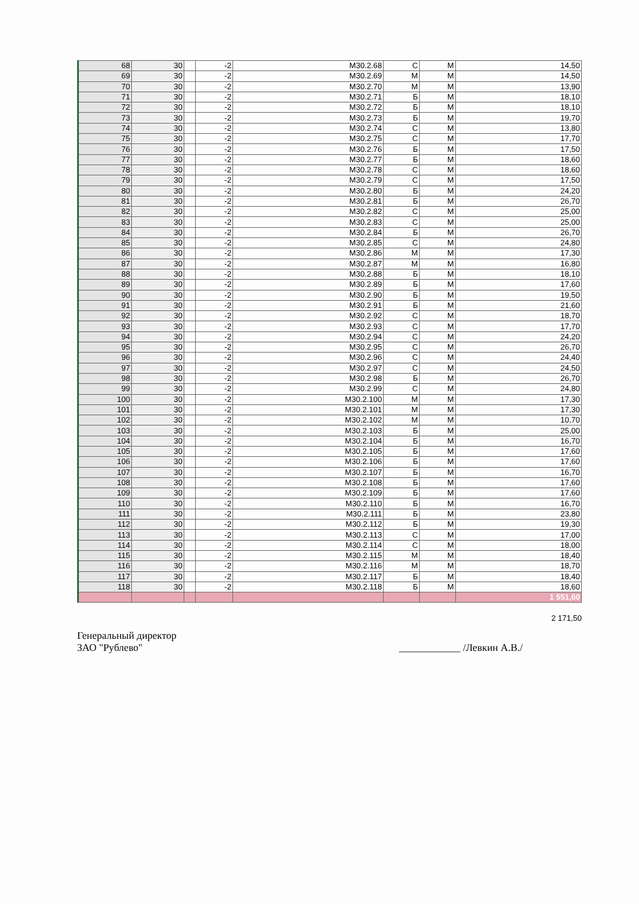| 68 | 30 | | -2 | М30.2.68 | С | М | 14,50 |
| 69 | 30 | | -2 | М30.2.69 | М | М | 14,50 |
| 70 | 30 | | -2 | М30.2.70 | М | М | 13,90 |
| 71 | 30 | | -2 | М30.2.71 | Б | М | 18,10 |
| 72 | 30 | | -2 | М30.2.72 | Б | М | 18,10 |
| 73 | 30 | | -2 | М30.2.73 | Б | М | 19,70 |
| 74 | 30 | | -2 | М30.2.74 | С | М | 13,80 |
| 75 | 30 | | -2 | М30.2.75 | С | М | 17,70 |
| 76 | 30 | | -2 | М30.2.76 | Б | М | 17,50 |
| 77 | 30 | | -2 | М30.2.77 | Б | М | 18,60 |
| 78 | 30 | | -2 | М30.2.78 | С | М | 18,60 |
| 79 | 30 | | -2 | М30.2.79 | С | М | 17,50 |
| 80 | 30 | | -2 | М30.2.80 | Б | М | 24,20 |
| 81 | 30 | | -2 | М30.2.81 | Б | М | 26,70 |
| 82 | 30 | | -2 | М30.2.82 | С | М | 25,00 |
| 83 | 30 | | -2 | М30.2.83 | С | М | 25,00 |
| 84 | 30 | | -2 | М30.2.84 | Б | М | 26,70 |
| 85 | 30 | | -2 | М30.2.85 | С | М | 24,80 |
| 86 | 30 | | -2 | М30.2.86 | М | М | 17,30 |
| 87 | 30 | | -2 | М30.2.87 | М | М | 16,80 |
| 88 | 30 | | -2 | М30.2.88 | Б | М | 18,10 |
| 89 | 30 | | -2 | М30.2.89 | Б | М | 17,60 |
| 90 | 30 | | -2 | М30.2.90 | Б | М | 19,50 |
| 91 | 30 | | -2 | М30.2.91 | Б | М | 21,60 |
| 92 | 30 | | -2 | М30.2.92 | С | М | 18,70 |
| 93 | 30 | | -2 | М30.2.93 | С | М | 17,70 |
| 94 | 30 | | -2 | М30.2.94 | С | М | 24,20 |
| 95 | 30 | | -2 | М30.2.95 | С | М | 26,70 |
| 96 | 30 | | -2 | М30.2.96 | С | М | 24,40 |
| 97 | 30 | | -2 | М30.2.97 | С | М | 24,50 |
| 98 | 30 | | -2 | М30.2.98 | Б | М | 26,70 |
| 99 | 30 | | -2 | М30.2.99 | С | М | 24,80 |
| 100 | 30 | | -2 | М30.2.100 | М | М | 17,30 |
| 101 | 30 | | -2 | М30.2.101 | М | М | 17,30 |
| 102 | 30 | | -2 | М30.2.102 | М | М | 10,70 |
| 103 | 30 | | -2 | М30.2.103 | Б | М | 25,00 |
| 104 | 30 | | -2 | М30.2.104 | Б | М | 16,70 |
| 105 | 30 | | -2 | М30.2.105 | Б | М | 17,60 |
| 106 | 30 | | -2 | М30.2.106 | Б | М | 17,60 |
| 107 | 30 | | -2 | М30.2.107 | Б | М | 16,70 |
| 108 | 30 | | -2 | М30.2.108 | Б | М | 17,60 |
| 109 | 30 | | -2 | М30.2.109 | Б | М | 17,60 |
| 110 | 30 | | -2 | М30.2.110 | Б | М | 16,70 |
| 111 | 30 | | -2 | М30.2.111 | Б | М | 23,80 |
| 112 | 30 | | -2 | М30.2.112 | Б | М | 19,30 |
| 113 | 30 | | -2 | М30.2.113 | С | М | 17,00 |
| 114 | 30 | | -2 | М30.2.114 | С | М | 18,00 |
| 115 | 30 | | -2 | М30.2.115 | М | М | 18,40 |
| 116 | 30 | | -2 | М30.2.116 | М | М | 18,70 |
| 117 | 30 | | -2 | М30.2.117 | Б | М | 18,40 |
| 118 | 30 | | -2 | М30.2.118 | Б | М | 18,60 |
| | | | | | | | 1 551,60 |
2 171,50
Генеральный директор
ЗАО "Рублево" ____________ /Левкин А.В./